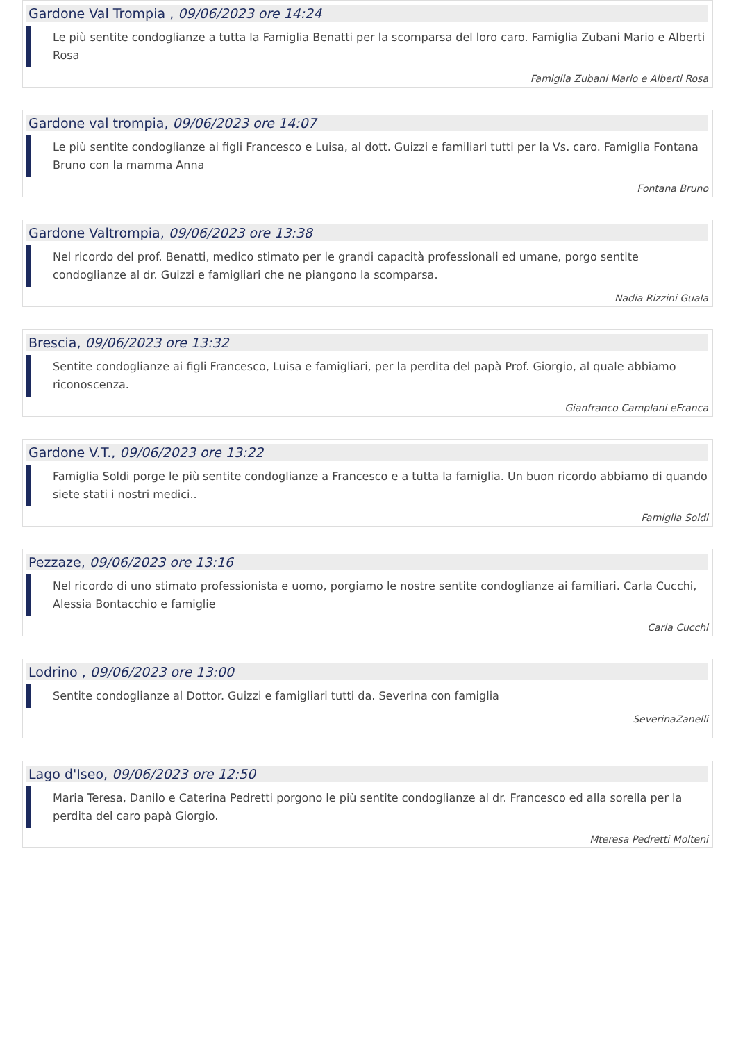Gardone Val Trompia , 09/06/2023 ore 14:24
Le più sentite condoglianze a tutta la Famiglia Benatti per la scomparsa del loro caro. Famiglia Zubani Mario e Alberti Rosa
Famiglia Zubani Mario e Alberti Rosa
Gardone val trompia, 09/06/2023 ore 14:07
Le più sentite condoglianze ai figli Francesco e Luisa, al dott. Guizzi e familiari tutti per la Vs. caro. Famiglia Fontana Bruno con la mamma Anna
Fontana Bruno
Gardone Valtrompia, 09/06/2023 ore 13:38
Nel ricordo del prof. Benatti, medico stimato per le grandi capacità professionali ed umane, porgo sentite condoglianze al dr. Guizzi e famigliari che ne piangono la scomparsa.
Nadia Rizzini Guala
Brescia, 09/06/2023 ore 13:32
Sentite condoglianze ai figli Francesco, Luisa e famigliari, per la perdita del papà Prof. Giorgio, al quale abbiamo riconoscenza.
Gianfranco Camplani eFranca
Gardone V.T., 09/06/2023 ore 13:22
Famiglia Soldi porge le più sentite condoglianze a Francesco e a tutta la famiglia. Un buon ricordo abbiamo di quando siete stati i nostri medici..
Famiglia Soldi
Pezzaze, 09/06/2023 ore 13:16
Nel ricordo di uno stimato professionista e uomo, porgiamo le nostre sentite condoglianze ai familiari. Carla Cucchi, Alessia Bontacchio e famiglie
Carla Cucchi
Lodrino , 09/06/2023 ore 13:00
Sentite condoglianze al Dottor. Guizzi e famigliari tutti da. Severina con famiglia
SeverinaZanelli
Lago d'Iseo, 09/06/2023 ore 12:50
Maria Teresa, Danilo e Caterina Pedretti porgono le più sentite condoglianze al dr. Francesco ed alla sorella per la perdita del caro papà Giorgio.
Mteresa Pedretti Molteni